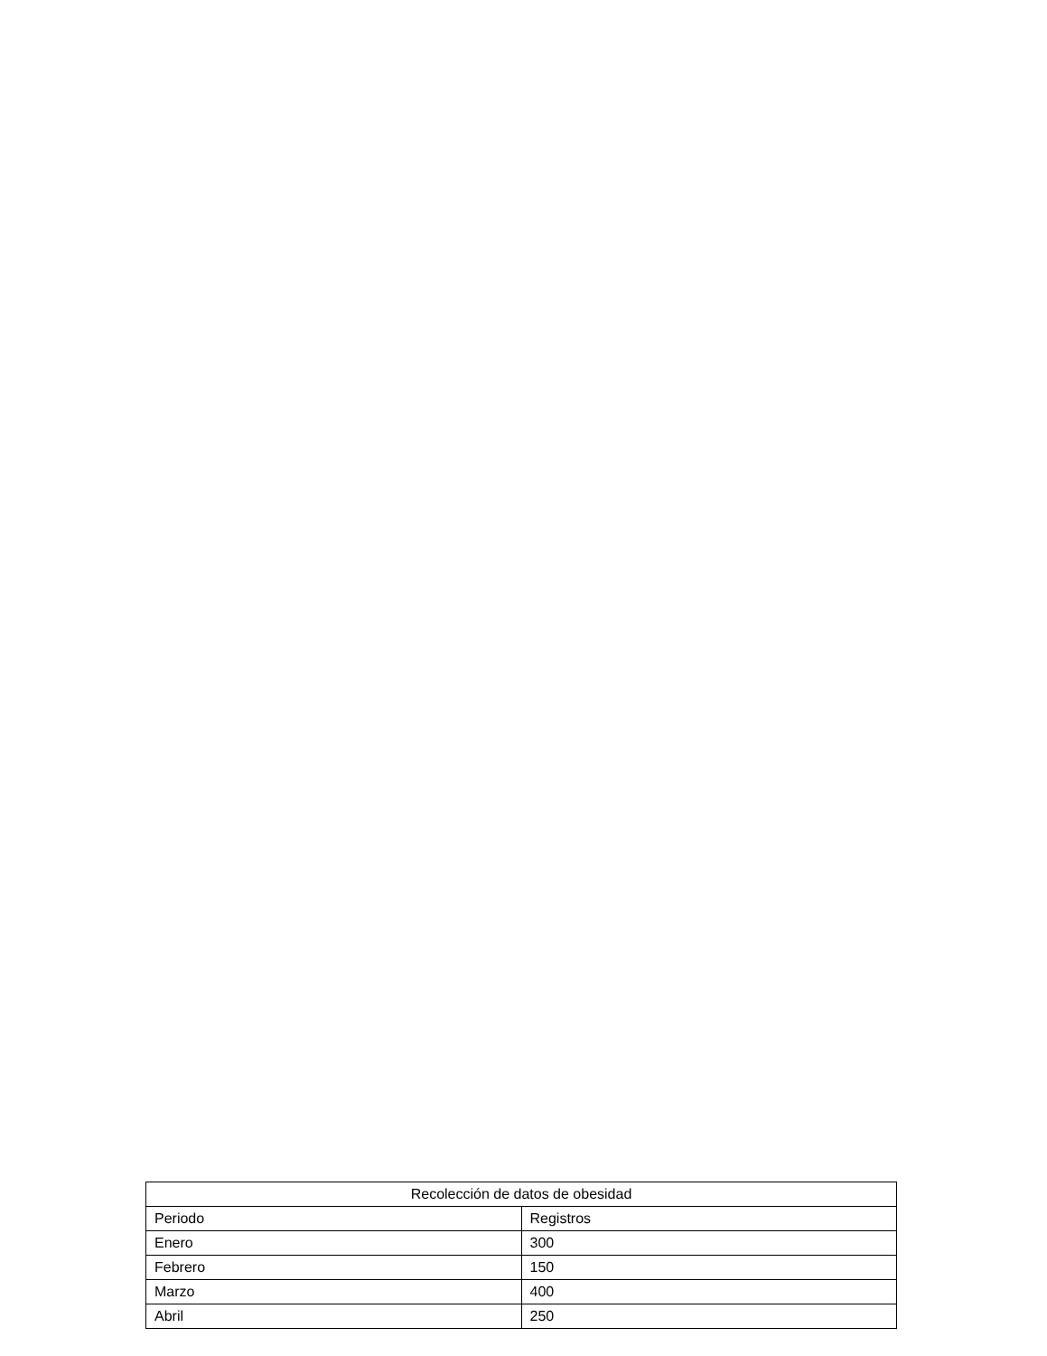| Recolección de datos de obesidad | |
| --- | --- |
| Periodo | Registros |
| Enero | 300 |
| Febrero | 150 |
| Marzo | 400 |
| Abril | 250 |